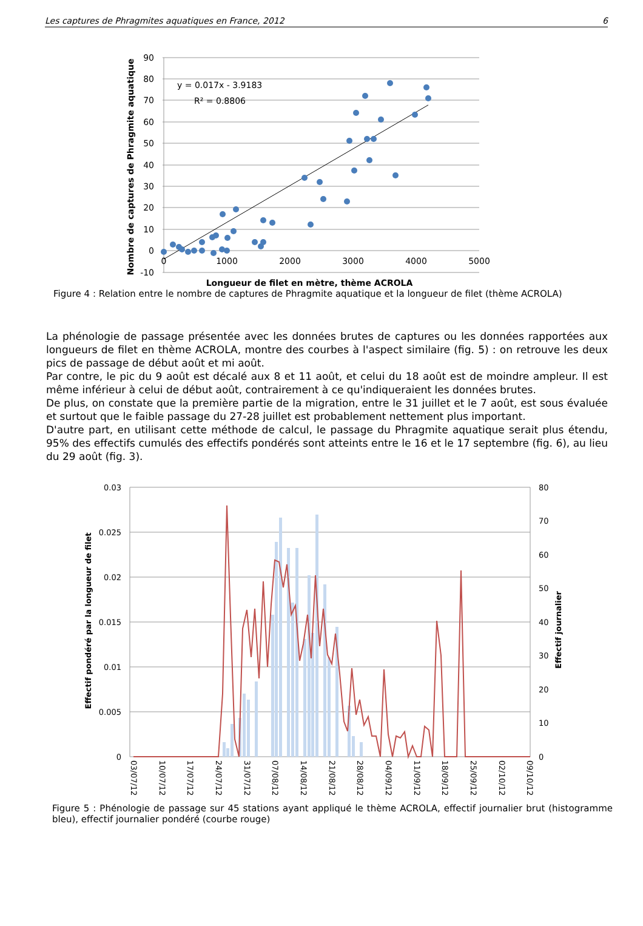Les captures de Phragmites aquatiques en France, 2012 6
90
80
70
60
50
40
30
20
10
0
-10
0
1000
2000
3000
4000
5000
y = 0.017x - 3.9183
R² = 0.8806
Nombre de captures de Phragmite aquatique
Longueur de filet en mètre, thème ACROLA
Figure 4 : Relation entre le nombre de captures de Phragmite aquatique et la longueur de filet (thème ACROLA)
La phénologie de passage présentée avec les données brutes de captures ou les données rapportées aux longueurs de filet en thème ACROLA, montre des courbes à l'aspect similaire (fig. 5) : on retrouve les deux pics de passage de début août et mi août.
Par contre, le pic du 9 août est décalé aux 8 et 11 août, et celui du 18 août est de moindre ampleur. Il est même inférieur à celui de début août, contrairement à ce qu'indiqueraient les données brutes.
De plus, on constate que la première partie de la migration, entre le 31 juillet et le 7 août, est sous évaluée et surtout que le faible passage du 27-28 juillet est probablement nettement plus important.
D'autre part, en utilisant cette méthode de calcul, le passage du Phragmite aquatique serait plus étendu, 95% des effectifs cumulés des effectifs pondérés sont atteints entre le 16 et le 17 septembre (fig. 6), au lieu du 29 août (fig. 3).
0.03
0.025
0.02
0.015
0.01
0.005
0
80
70
60
50
40
30
20
10
0
Effectif pondéré par la longueur de filet
Effectif journalier
03/07/12
10/07/12
17/07/12
24/07/12
31/07/12
07/08/12
14/08/12
21/08/12
28/08/12
04/09/12
11/09/12
18/09/12
25/09/12
02/10/12
09/10/12
Figure 5 : Phénologie de passage sur 45 stations ayant appliqué le thème ACROLA, effectif journalier brut (histogramme bleu), effectif journalier pondéré (courbe rouge)